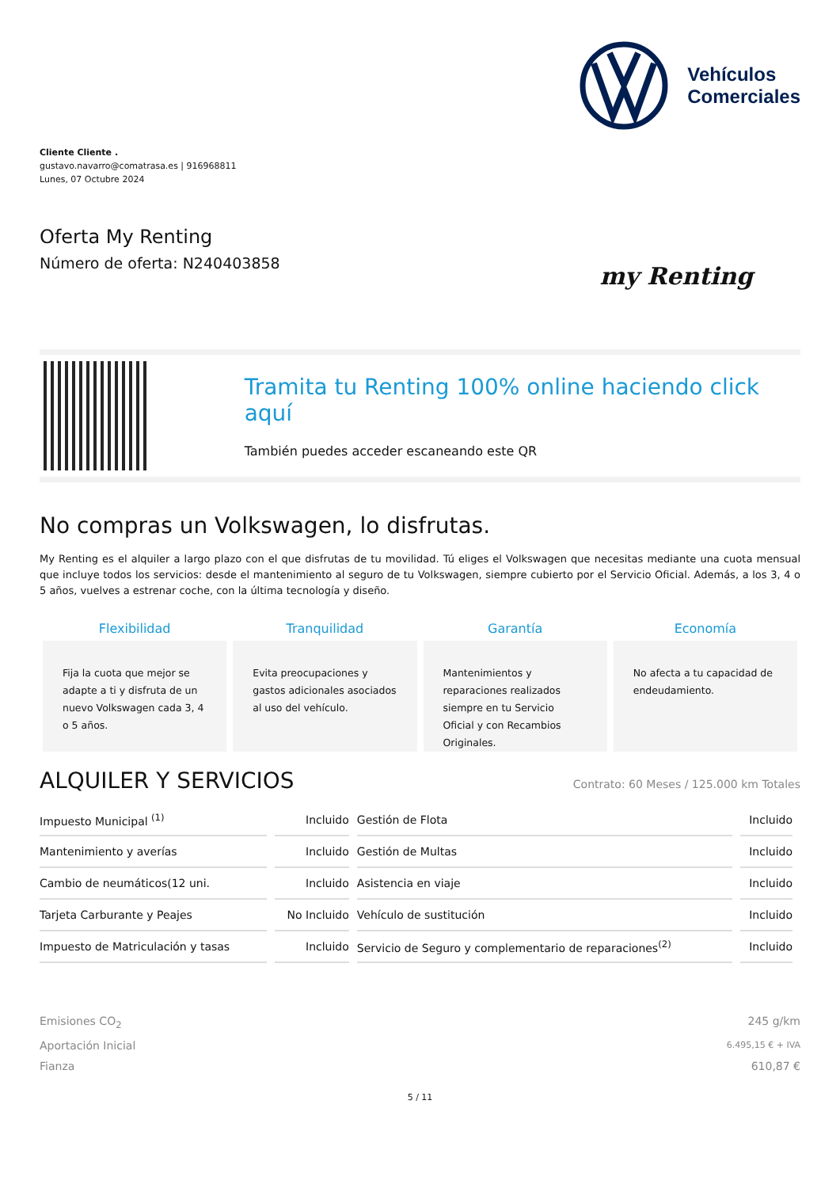Vehículos
Comerciales
Cliente Cliente .
gustavo.navarro@comatrasa.es | 916968811
Lunes, 07 Octubre 2024
Oferta My Renting
Número de oferta: N240403858 my Renting
Tramita tu Renting 100% online haciendo click aquí
También puedes acceder escaneando este QR
No compras un Volkswagen, lo disfrutas.
My Renting es el alquiler a largo plazo con el que disfrutas de tu movilidad. Tú eliges el Volkswagen que necesitas mediante una cuota mensual que incluye todos los servicios: desde el mantenimiento al seguro de tu Volkswagen, siempre cubierto por el Servicio Oficial. Además, a los 3, 4 o 5 años, vuelves a estrenar coche, con la última tecnología y diseño.
Flexibilidad
Fija la cuota que mejor se adapte a ti y disfruta de un nuevo Volkswagen cada 3, 4 o 5 años.
Tranquilidad
Evita preocupaciones y gastos adicionales asociados al uso del vehículo.
Garantía
Mantenimientos y reparaciones realizados siempre en tu Servicio Oficial y con Recambios Originales.
Economía
No afecta a tu capacidad de endeudamiento.
ALQUILER Y SERVICIOS Contrato: 60 Meses / 125.000 km Totales
| Impuesto Municipal <sup>(1)</sup> | Incluido | Gestión de Flota | Incluido |
| Mantenimiento y averías | Incluido | Gestión de Multas | Incluido |
| Cambio de neumáticos(12 uni. | Incluido | Asistencia en viaje | Incluido |
| Tarjeta Carburante y Peajes | No Incluido | Vehículo de sustitución | Incluido |
| Impuesto de Matriculación y tasas | Incluido | Servicio de Seguro y complementario de reparaciones<sup>(2)</sup> | Incluido |
Emisiones CO<sub>2</sub> 245 g/km
Aportación Inicial 6.495,15 € + IVA
Fianza 610,87 €
5 / 11